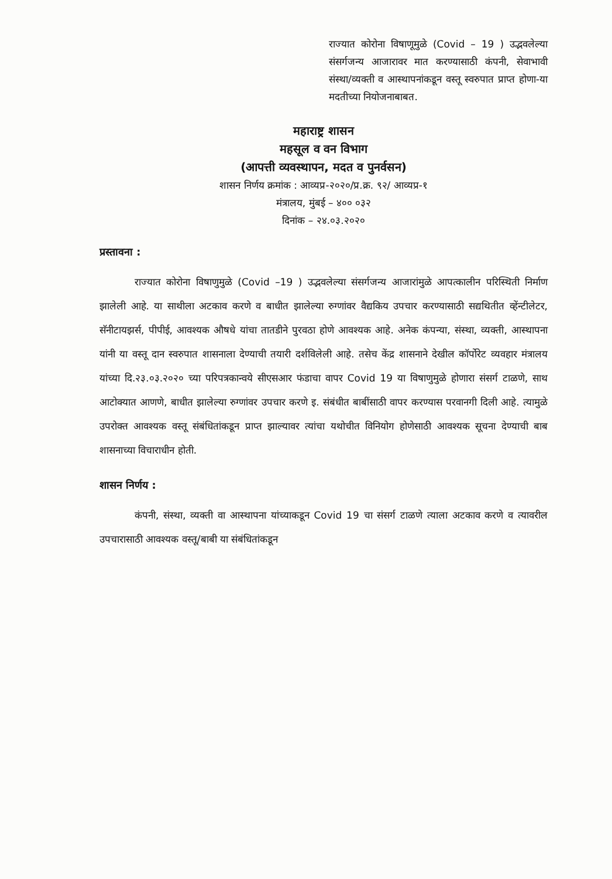राज्यात कोरोना विषाणूमुळे (Covid – 19 ) उद्भवलेल्या संसर्गजन्य आजारावर मात करण्यासाठी कंपनी, सेवाभावी संस्था/व्यक्ती व आस्थापनांकडून वस्तू स्वरुपात प्राप्त होणा-या मदतीच्या नियोजनाबाबत.
महाराष्ट्र शासन
महसूल व वन विभाग
(आपत्ती व्यवस्थापन, मदत व पुनर्वसन)
शासन निर्णय क्रमांक : आव्यप्र-२०२०/प्र.क्र. ९२/ आव्यप्र-१
मंत्रालय, मुंबई – ४०० ०३२
दिनांक – २४.०३.२०२०
प्रस्तावना :
राज्यात कोरोना विषाणुमुळे (Covid –19 ) उद्भवलेल्या संसर्गजन्य आजारांमुळे आपत्कालीन परिस्थिती निर्माण झालेली आहे. या साथीला अटकाव करणे व बाधीत झालेल्या रुग्णांवर वैद्यकिय उपचार करण्यासाठी सद्यथितीत व्हेंन्टीलेटर, सॅनीटायझर्स, पीपीई, आवश्यक औषधे यांचा तातडीने पुरवठा होणे आवश्यक आहे. अनेक कंपन्या, संस्था, व्यक्ती, आस्थापना यांनी या वस्तू दान स्वरुपात शासनाला देण्याची तयारी दर्शविलेली आहे. तसेच केंद्र शासनाने देखील कॉर्पोरेट व्यवहार मंत्रालय यांच्या दि.२३.०३.२०२० च्या परिपत्रकान्वये सीएसआर फंडाचा वापर Covid 19 या विषाणुमुळे होणारा संसर्ग टाळणे, साथ आटोक्यात आणणे, बाधीत झालेल्या रुग्णांवर उपचार करणे इ. संबंधीत बाबींसाठी वापर करण्यास परवानगी दिली आहे. त्यामुळे उपरोक्त आवश्यक वस्तू संबंधितांकडून प्राप्त झाल्यावर त्यांचा यथोचीत विनियोग होणेसाठी आवश्यक सूचना देण्याची बाब शासनाच्या विचाराधीन होती.
शासन निर्णय :
कंपनी, संस्था, व्यक्ती वा आस्थापना यांच्याकडून Covid 19 चा संसर्ग टाळणे त्याला अटकाव करणे व त्यावरील उपचारासाठी आवश्यक वस्तू/बाबी या संबंधितांकडून